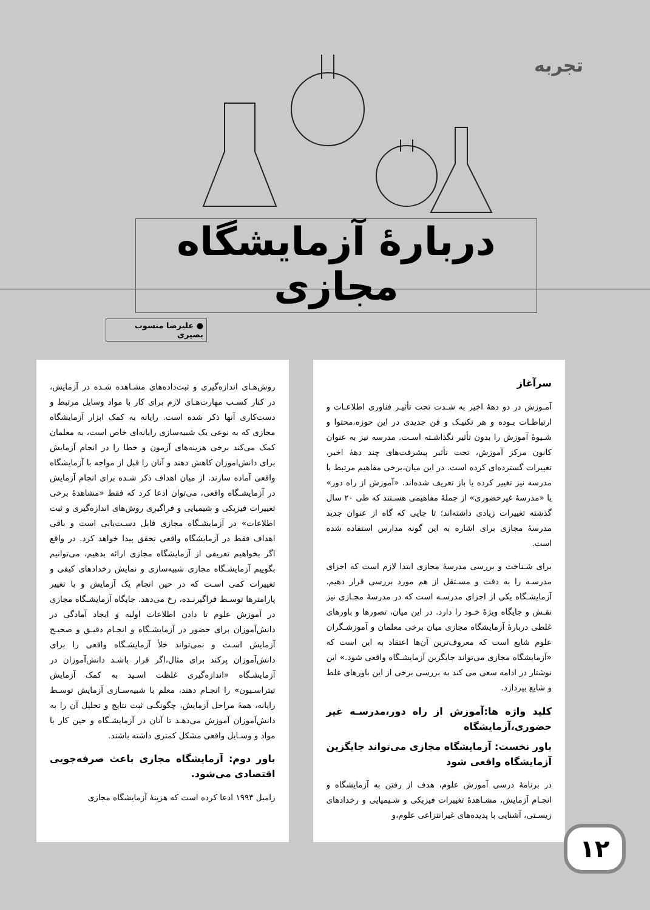تجربه
دربارهٔ آزمایشگاه مجازی
● علیرضا منسوب بصیری
سرآغاز
آمـوزش در دو دههٔ اخیر به شـدت تحت تأثیـر فناوری اطلاعـات و ارتباطـات بـوده و هر تکنیـک و فن جدیدی در این حوزه،محتوا و شـیوهٔ آموزش را بدون تأثیر نگذاشـته اسـت. مدرسه نیز به عنوان کانون مرکز آموزش، تحت تأثیر پیشرفت‌های چند دههٔ اخیر، تغییرات گسترده‌ای کرده است. در این میان،برخی مفاهیم مرتبط با مدرسه نیز تغییر کرده یا باز تعریف شده‌اند. «آموزش از راه دور» یا «مدرسهٔ غیرحضوری» از جملهٔ مفاهیمی هسـتند که طی ۲۰ سال گذشته تغییرات زیادی داشته‌اند؛ تا جایی که گاه از عنوان جدید مدرسهٔ مجازی برای اشاره به این گونه مدارس استفاده شده است.
برای شـناخت و بررسی مدرسهٔ مجازی ابتدا لازم است که اجزای مدرسـه را به دقت و مسـتقل از هم مورد بررسی قرار دهیم. آزمایشـگاه یکی از اجزای مدرسـه است که در مدرسهٔ مجـازی نیز نقـش و جایگاه ویژهٔ خـود را دارد. در این میان، تصورها و باورهای غلطی دربارهٔ آزمایشگاه مجازی میان برخی معلمان و آموزشـگران علوم شایع است که معروف‌ترین آن‌ها اعتقاد به این است که «آزمایشگاه مجازی می‌تواند جایگزین آزمایشـگاه واقعی شود.» این نوشتار در ادامه سعی می کند به بررسی برخی از این باورهای غلط و شایع بپردازد.
کلید واژه ها:آموزش از راه دور،مدرسـه غیر حضوری،آزمایشگاه
باور نخست: آزمایشگاه مجازی می‌تواند جایگزین آزمایشگاه واقعی شود
در برنامهٔ درسی آموزش علوم، هدف از رفتن به آزمایشگاه و انجـام آزمایش، مشـاهدهٔ تغییرات فیزیکی و شـیمیایی و رخدادهای زیسـتی، آشنایی با پدیده‌های غیرانتزاعی علوم،و
روش‌هـای اندازه‌گیری و ثبت‌داده‌های مشـاهده شـده در آزمایش، در کنار کسـب مهارت‌هـای لازم برای کار با مواد وسایل مرتبط و دست‌کاری آنها ذکر شده است. رایانه به کمک ابزار آزمایشگاه مجازی که به نوعی یک شبیه‌سازی رایانه‌ای خاص است، به معلمان کمک می‌کند برخی هزینه‌های آزمون و خطا را در انجام آزمایش برای دانش‌اموزان کاهش دهند و آنان را قبل از مواجه با آزمایشگاه واقعی آماده سازند. از میان اهداف ذکر شـده برای انجام آزمایش در آزمایشـگاه واقعی، می‌توان ادعا کرد که فقط «مشاهدهٔ برخی تغییرات فیزیکی و شیمیایی و فراگیری روش‌های اندازه‌گیری و ثبت اطلاعات» در آزمایشـگاه مجازی قابل دسـت‌یابی است و باقی اهداف فقط در آزمایشگاه واقعی تحقق پیدا خواهد کرد. در واقع اگر بخواهیم تعریفی از آزمایشگاه مجازی ارائه بدهیم، می‌توانیم بگوییم آزمایشـگاه مجازی شبیه‌سازی و نمایش رخدادهای کیفی و تغییرات کمی اسـت که در حین انجام یک آزمایش و با تغییر پارامترها توسـط فراگیرنـده، رخ می‌دهد. جایگاه آزمایشـگاه مجازی در آموزش علوم تا دادن اطلاعات اولیه و ایجاد آمادگی در دانش‌آموزان برای حضور در آزمایشـگاه و انجـام دقیـق و صحیـح آزمایش اسـت و نمی‌تواند خلأ آزمایشـگاه واقعی را برای دانش‌آموزان پرکند برای مثال،اگر قرار باشـد دانش‌آموزان در آزمایشـگاه «اندازه‌گیری غلظت اسـید به کمک آزمایش تیتراسـیون» را انجـام دهند، معلم با شبیه‌سـازی آزمایش توسـط رایانه، همهٔ مراحل آزمایش، چگونگـی ثبت نتایج و تحلیل آن را به دانش‌آموزان آموزش می‌دهـد تا آنان در آزمایشـگاه و حین کار با مواد و وسـایل واقعی مشکل کمتری داشته باشند.
باور دوم: آزمایشگاه مجازی باعث صرفه‌جویی اقتصادی می‌شود.
رامبل ۱۹۹۳ ادعا کرده است که هزینهٔ آزمایشگاه مجازی
۱۲